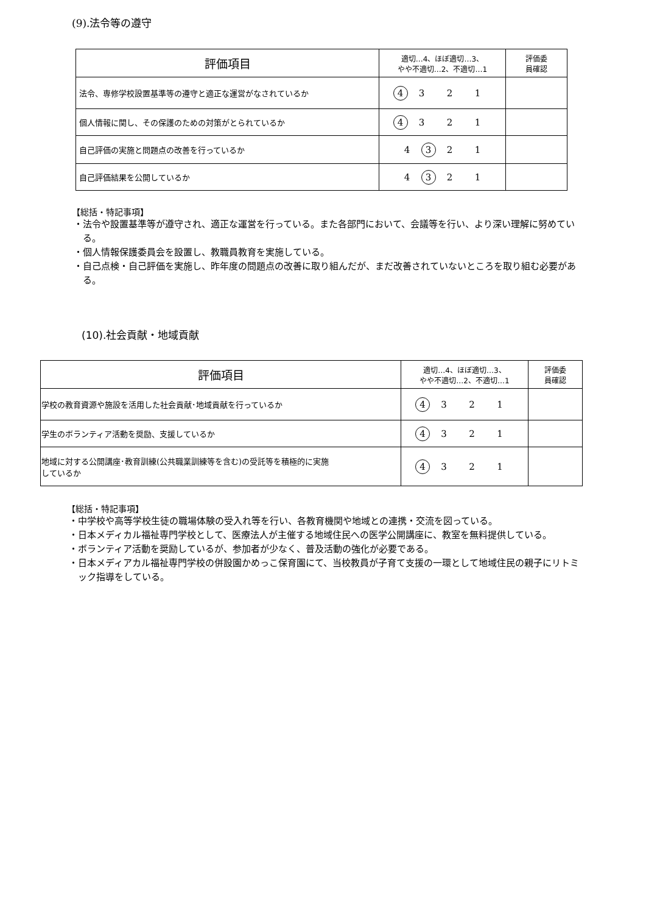(9).法令等の遵守
| 評価項目 | 適切…4、ほぼ適切…3、 やや不適切…2、不適切…1 | 評価委 員確認 |
| --- | --- | --- |
| 法令、専修学校設置基準等の遵守と適正な運営がなされているか | 4 3 2 1 | |
| 個人情報に関し、その保護のための対策がとられているか | 4 3 2 1 | |
| 自己評価の実施と問題点の改善を行っているか | 4 3 2 1 | |
| 自己評価結果を公開しているか | 4 3 2 1 | |
【総括・特記事項】
・法令や設置基準等が遵守され、適正な運営を行っている。また各部門において、会議等を行い、より深い理解に努めている。
・個人情報保護委員会を設置し、教職員教育を実施している。
・自己点検・自己評価を実施し、昨年度の問題点の改善に取り組んだが、まだ改善されていないところを取り組む必要がある。
(10).社会貢献・地域貢献
| 評価項目 | 適切…4、ほぼ適切…3、 やや不適切…2、不適切…1 | 評価委 員確認 |
| --- | --- | --- |
| 学校の教育資源や施設を活用した社会貢献･地域貢献を行っているか | 4 3 2 1 | |
| 学生のボランティア活動を奨励、支援しているか | 4 3 2 1 | |
| 地域に対する公開講座･教育訓練(公共職業訓練等を含む)の受託等を積極的に実施 しているか | 4 3 2 1 | |
【総括・特記事項】
・中学校や高等学校生徒の職場体験の受入れ等を行い、各教育機関や地域との連携・交流を図っている。
・日本メディカル福祉専門学校として、医療法人が主催する地域住民への医学公開講座に、教室を無料提供している。
・ボランティア活動を奨励しているが、参加者が少なく、普及活動の強化が必要である。
・日本メディアカル福祉専門学校の併設園かめっこ保育園にて、当校教員が子育て支援の一環として地域住民の親子にリトミック指導をしている。